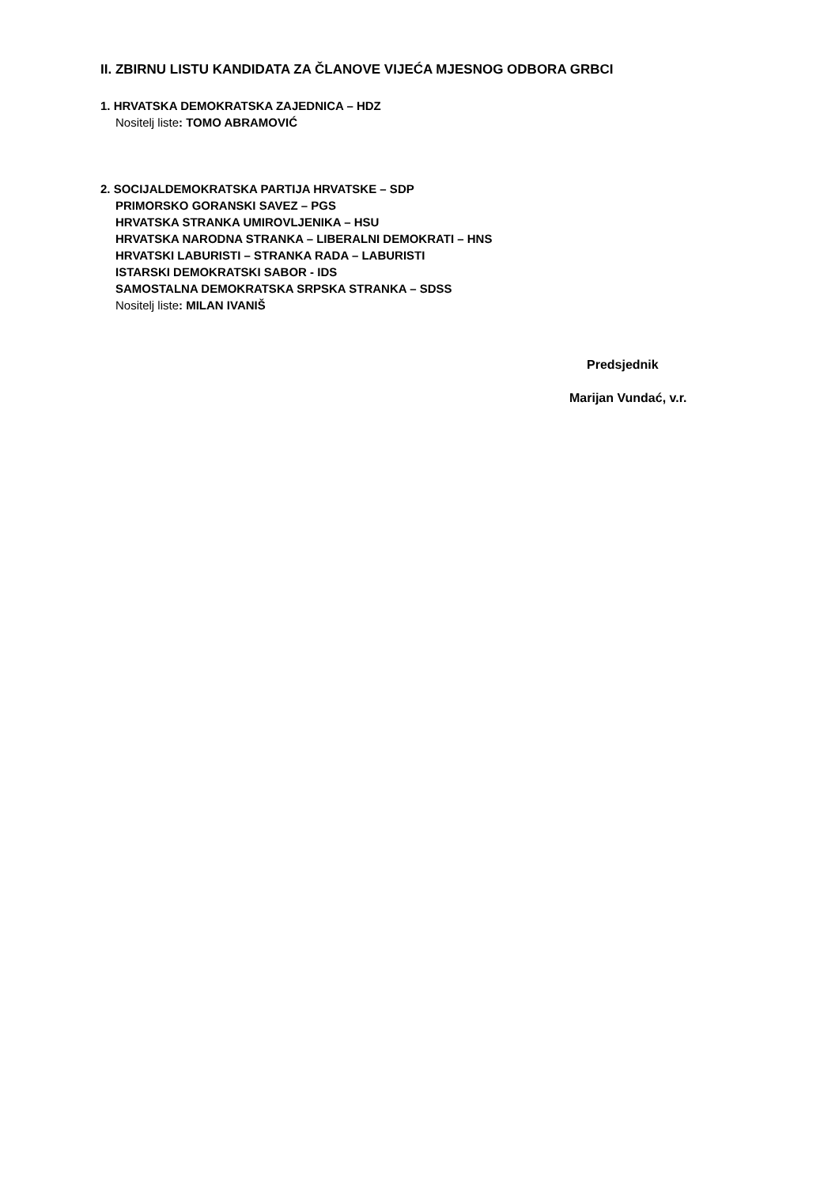II. ZBIRNU LISTU KANDIDATA ZA ČLANOVE VIJEĆA MJESNOG ODBORA GRBCI
1. HRVATSKA DEMOKRATSKA ZAJEDNICA – HDZ
Nositelj liste: TOMO ABRAMOVIĆ
2. SOCIJALDEMOKRATSKA PARTIJA HRVATSKE – SDP
PRIMORSKO GORANSKI SAVEZ – PGS
HRVATSKA STRANKA UMIROVLJENIKA – HSU
HRVATSKA NARODNA STRANKA – LIBERALNI DEMOKRATI – HNS
HRVATSKI LABURISTI – STRANKA RADA – LABURISTI
ISTARSKI DEMOKRATSKI SABOR - IDS
SAMOSTALNA DEMOKRATSKA SRPSKA STRANKA – SDSS
Nositelj liste: MILAN IVANIŠ
Predsjednik
Marijan Vundać, v.r.